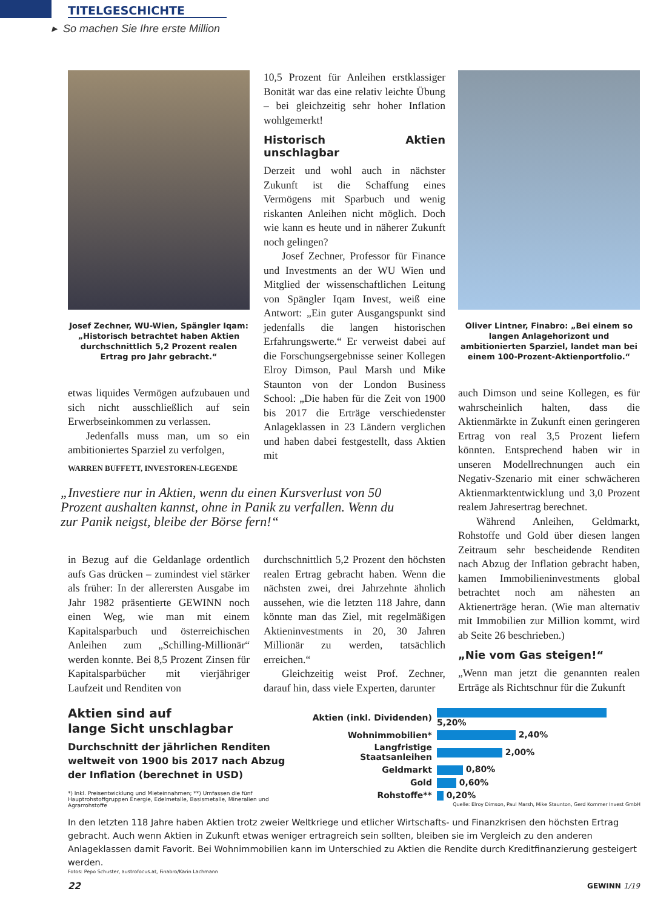TITELGESCHICHTE
▸ So machen Sie Ihre erste Million
Josef Zechner, WU-Wien, Spängler Iqam: „Historisch betrachtet haben Aktien durchschnittlich 5,2 Prozent realen Ertrag pro Jahr gebracht.“
etwas liquides Vermögen aufzubauen und sich nicht ausschließlich auf sein Erwerbseinkommen zu verlassen.
Jedenfalls muss man, um so ein ambitioniertes Sparziel zu verfolgen,
10,5 Prozent für Anleihen erstklassiger Bonität war das eine relativ leichte Übung – bei gleichzeitig sehr hoher Inflation wohlgemerkt!
Historisch Aktien unschlagbar
Derzeit und wohl auch in nächster Zukunft ist die Schaffung eines Vermögens mit Sparbuch und wenig riskanten Anleihen nicht möglich. Doch wie kann es heute und in näherer Zukunft noch gelingen?
Josef Zechner, Professor für Finance und Investments an der WU Wien und Mitglied der wissenschaftlichen Leitung von Spängler Iqam Invest, weiß eine Antwort: „Ein guter Ausgangspunkt sind jedenfalls die langen historischen Erfahrungswerte.“ Er verweist dabei auf die Forschungsergebnisse seiner Kollegen Elroy Dimson, Paul Marsh und Mike Staunton von der London Business School: „Die haben für die Zeit von 1900 bis 2017 die Erträge verschiedenster Anlageklassen in 23 Ländern verglichen und haben dabei festgestellt, dass Aktien mit
Oliver Lintner, Finabro: „Bei einem so langen Anlagehorizont und ambitionierten Sparziel, landet man bei einem 100-Prozent-Aktienportfolio.“
auch Dimson und seine Kollegen, es für wahrscheinlich halten, dass die Aktienmärkte in Zukunft einen geringeren Ertrag von real 3,5 Prozent liefern könnten. Entsprechend haben wir in unseren Modellrechnungen auch ein Negativ-Szenario mit einer schwächeren Aktienmarktentwicklung und 3,0 Prozent realem Jahresertrag berechnet.
Während Anleihen, Geldmarkt, Rohstoffe und Gold über diesen langen Zeitraum sehr bescheidende Renditen nach Abzug der Inflation gebracht haben, kamen Immobilieninvestments global betrachtet noch am nähesten an Aktienerträge heran. (Wie man alternativ mit Immobilien zur Million kommt, wird ab Seite 26 beschrieben.)
„Nie vom Gas steigen!“
„Wenn man jetzt die genannten realen Erträge als Richtschnur für die Zukunft
WARREN BUFFETT, INVESTOREN-LEGENDE
„Investiere nur in Aktien, wenn du einen Kursverlust von 50 Prozent aushalten kannst, ohne in Panik zu verfallen. Wenn du zur Panik neigst, bleibe der Börse fern!“
in Bezug auf die Geldanlage ordentlich aufs Gas drücken – zumindest viel stärker als früher: In der allerersten Ausgabe im Jahr 1982 präsentierte GEWINN noch einen Weg, wie man mit einem Kapitalsparbuch und österreichischen Anleihen zum „Schilling-Millionär“ werden konnte. Bei 8,5 Prozent Zinsen für Kapitalsparbücher mit vierjähriger Laufzeit und Renditen von
durchschnittlich 5,2 Prozent den höchsten realen Ertrag gebracht haben. Wenn die nächsten zwei, drei Jahrzehnte ähnlich aussehen, wie die letzten 118 Jahre, dann könnte man das Ziel, mit regelmäßigen Aktieninvestments in 20, 30 Jahren Millionär zu werden, tatsächlich erreichen.“
Gleichzeitig weist Prof. Zechner, darauf hin, dass viele Experten, darunter
Aktien sind auf
lange Sicht unschlagbar
Durchschnitt der jährlichen Renditen weltweit von 1900 bis 2017 nach Abzug der Inflation (berechnet in USD)
*) Inkl. Preisentwicklung und Mieteinnahmen; **) Umfassen die fünf Hauptrohstoffgruppen Energie, Edelmetalle, Basismetalle, Mineralien und Agrarrohstoffe
| Aktien (inkl. Dividenden) | 5,20% |
| Wohnimmobilien* | 2,40% |
| Langfristige Staatsanleihen | 2,00% |
| Geldmarkt | 0,80% |
| Gold | 0,60% |
| Rohstoffe** | 0,20% |
Quelle: Elroy Dimson, Paul Marsh, Mike Staunton, Gerd Kommer Invest GmbH
In den letzten 118 Jahre haben Aktien trotz zweier Weltkriege und etlicher Wirtschafts- und Finanzkrisen den höchsten Ertrag gebracht. Auch wenn Aktien in Zukunft etwas weniger ertragreich sein sollten, bleiben sie im Vergleich zu den anderen Anlageklassen damit Favorit. Bei Wohnimmobilien kann im Unterschied zu Aktien die Rendite durch Kreditfinanzierung gesteigert werden.
Fotos: Pepo Schuster, austrofocus.at, Finabro/Karin Lachmann
22 GEWINN 1/19